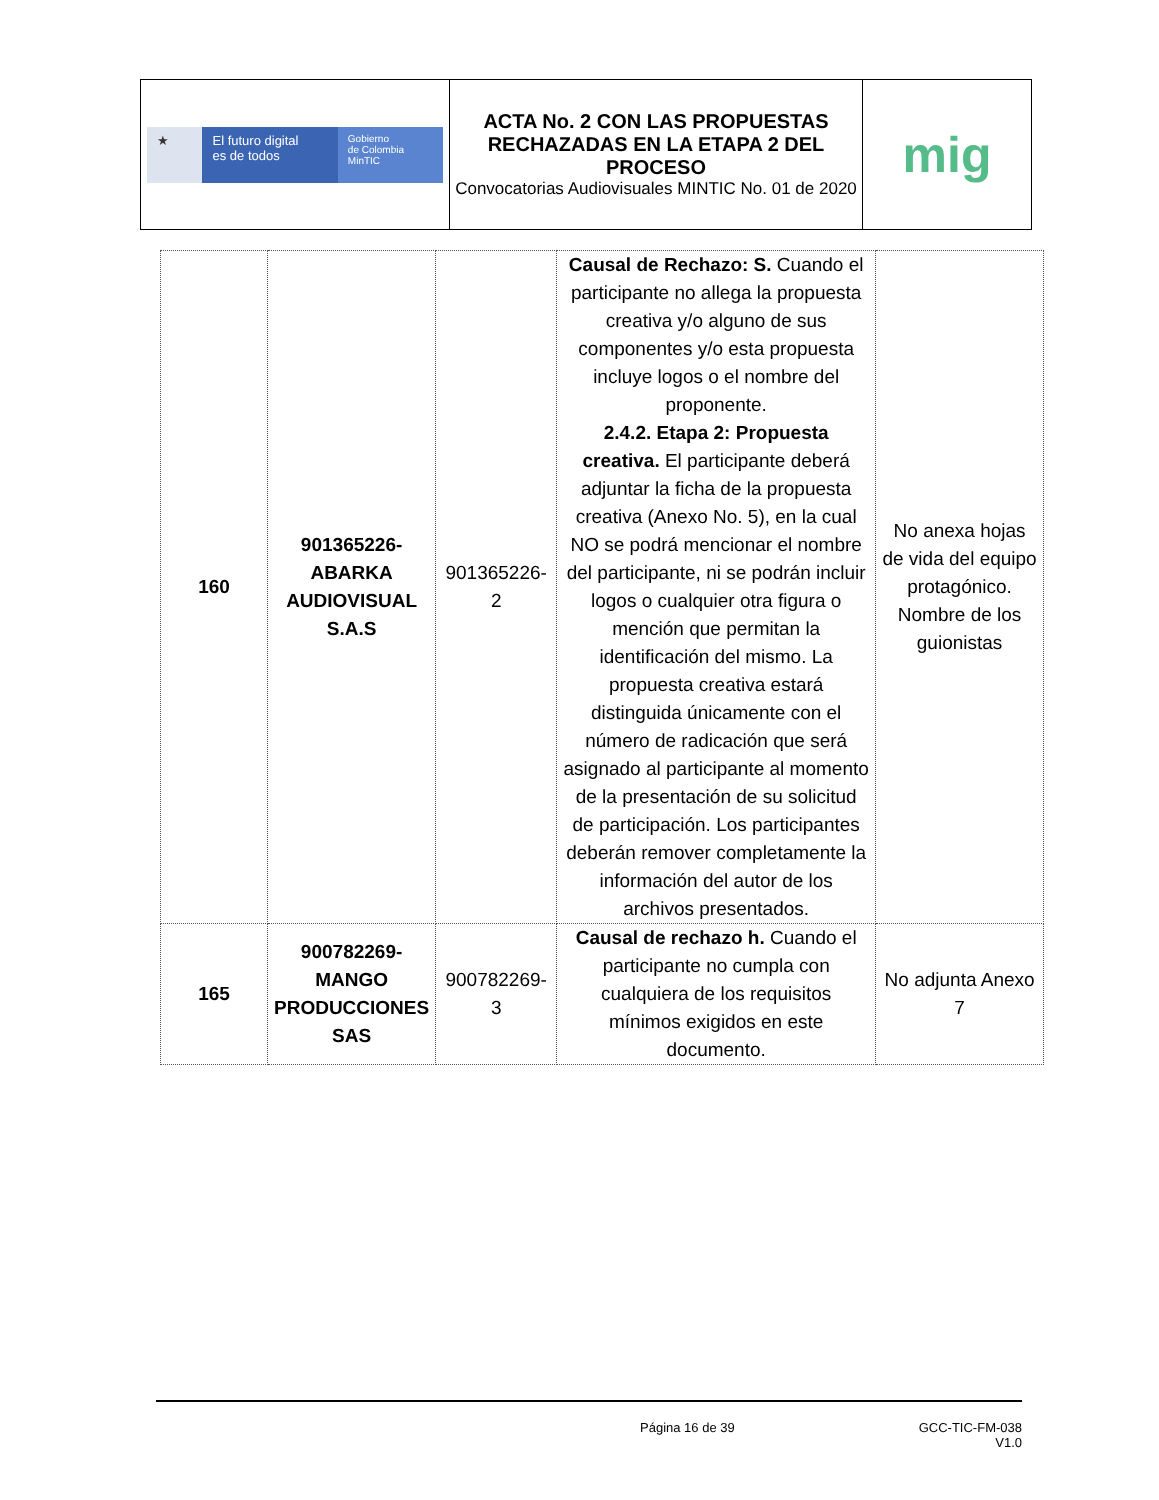| ★ El futuro digital es de todos Gobierno de Colombia MinTIC | ACTA No. 2 CON LAS PROPUESTAS RECHAZADAS EN LA ETAPA 2 DEL PROCESO Convocatorias Audiovisuales MINTIC No. 01 de 2020 | mig |
| 160 | 901365226-ABARKA AUDIOVISUAL S.A.S | 901365226-2 | Causal de Rechazo: S. Cuando el participante no allega la propuesta creativa y/o alguno de sus componentes y/o esta propuesta incluye logos o el nombre del proponente. 2.4.2. Etapa 2: Propuesta creativa. El participante deberá adjuntar la ficha de la propuesta creativa (Anexo No. 5), en la cual NO se podrá mencionar el nombre del participante, ni se podrán incluir logos o cualquier otra figura o mención que permitan la identificación del mismo. La propuesta creativa estará distinguida únicamente con el número de radicación que será asignado al participante al momento de la presentación de su solicitud de participación. Los participantes deberán remover completamente la información del autor de los archivos presentados. | No anexa hojas de vida del equipo protagónico. Nombre de los guionistas |
| 165 | 900782269-MANGO PRODUCCIONES SAS | 900782269-3 | Causal de rechazo h. Cuando el participante no cumpla con cualquiera de los requisitos mínimos exigidos en este documento. | No adjunta Anexo 7 |
Página 16 de 39 GCC-TIC-FM-038
V1.0